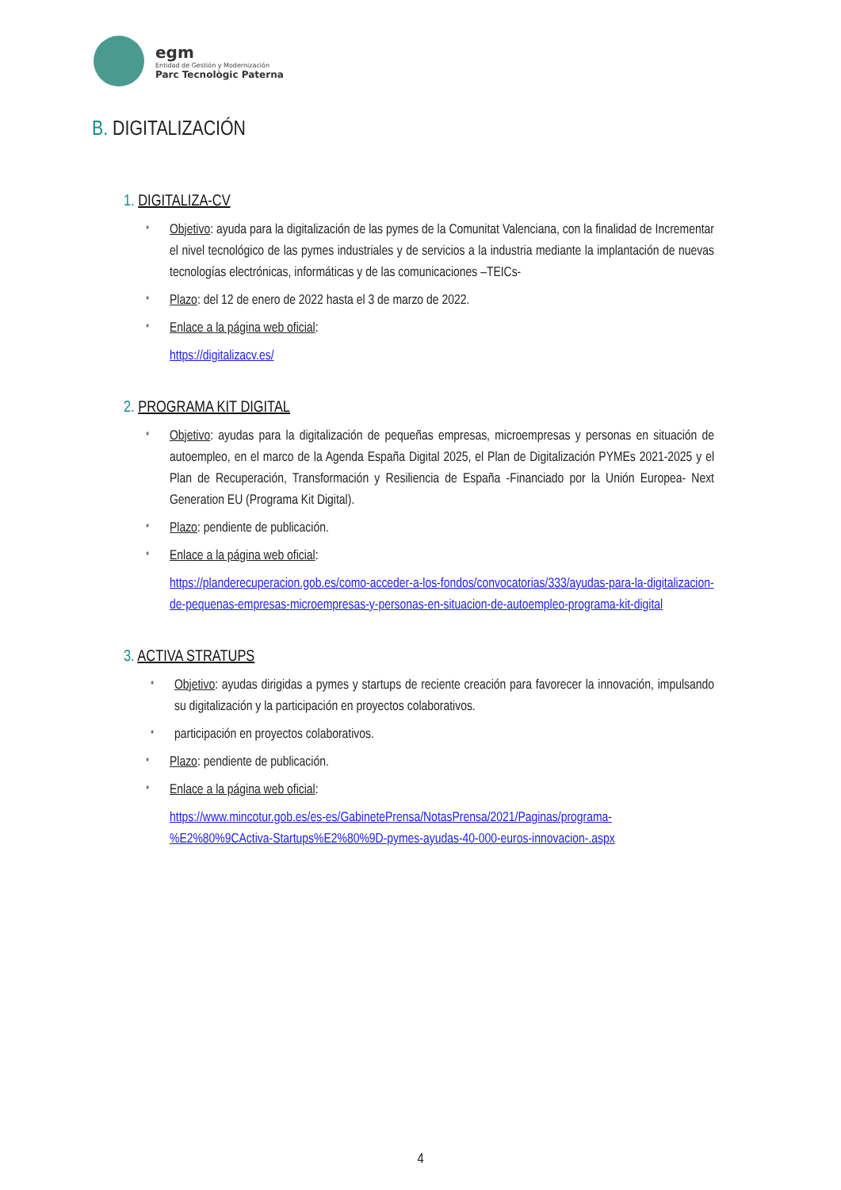egm
Entidad de Gestión y Modernización
Parc Tecnològic Paterna
B. DIGITALIZACIÓN
1. DIGITALIZA-CV
* Objetivo: ayuda para la digitalización de las pymes de la Comunitat Valenciana, con la finalidad de Incrementar el nivel tecnológico de las pymes industriales y de servicios a la industria mediante la implantación de nuevas tecnologías electrónicas, informáticas y de las comunicaciones –TEICs-
* Plazo: del 12 de enero de 2022 hasta el 3 de marzo de 2022.
* Enlace a la página web oficial:
https://digitalizacv.es/
2. PROGRAMA KIT DIGITAL
* Objetivo: ayudas para la digitalización de pequeñas empresas, microempresas y personas en situación de autoempleo, en el marco de la Agenda España Digital 2025, el Plan de Digitalización PYMEs 2021-2025 y el Plan de Recuperación, Transformación y Resiliencia de España -Financiado por la Unión Europea- Next Generation EU (Programa Kit Digital).
* Plazo: pendiente de publicación.
* Enlace a la página web oficial:
https://planderecuperacion.gob.es/como-acceder-a-los-fondos/convocatorias/333/ayudas-para-la-digitalizacion-de-pequenas-empresas-microempresas-y-personas-en-situacion-de-autoempleo-programa-kit-digital
3. ACTIVA STRATUPS
* Objetivo: ayudas dirigidas a pymes y startups de reciente creación para favorecer la innovación, impulsando su digitalización y la participación en proyectos colaborativos.
* participación en proyectos colaborativos.
* Plazo: pendiente de publicación.
* Enlace a la página web oficial:
https://www.mincotur.gob.es/es-es/GabinetePrensa/NotasPrensa/2021/Paginas/programa-%E2%80%9CActiva-Startups%E2%80%9D-pymes-ayudas-40-000-euros-innovacion-.aspx
4